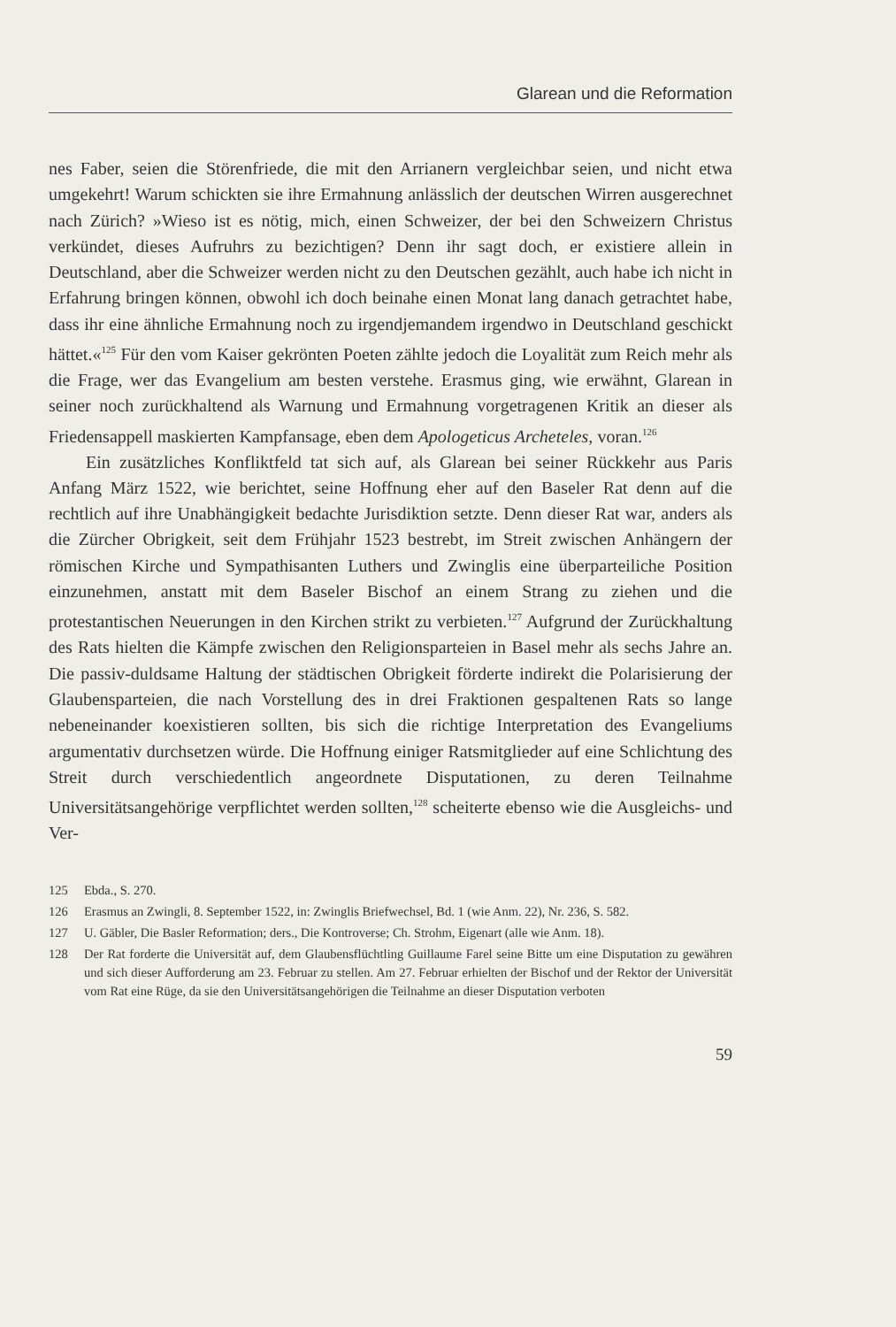Glarean und die Reformation
nes Faber, seien die Störenfriede, die mit den Arrianern vergleichbar seien, und nicht etwa umgekehrt! Warum schickten sie ihre Ermahnung anlässlich der deutschen Wirren ausgerechnet nach Zürich? »Wieso ist es nötig, mich, einen Schweizer, der bei den Schweizern Christus verkündet, dieses Aufruhrs zu bezichtigen? Denn ihr sagt doch, er existiere allein in Deutschland, aber die Schweizer werden nicht zu den Deutschen gezählt, auch habe ich nicht in Erfahrung bringen können, obwohl ich doch beinahe einen Monat lang danach getrachtet habe, dass ihr eine ähnliche Ermahnung noch zu irgendjemandem irgendwo in Deutschland geschickt hättet.«<sup>125</sup> Für den vom Kaiser gekrönten Poeten zählte jedoch die Loyalität zum Reich mehr als die Frage, wer das Evangelium am besten verstehe. Erasmus ging, wie erwähnt, Glarean in seiner noch zurückhaltend als Warnung und Ermahnung vorgetragenen Kritik an dieser als Friedensappell maskierten Kampfansage, eben dem Apologeticus Archeteles, voran.<sup>126</sup>
Ein zusätzliches Konfliktfeld tat sich auf, als Glarean bei seiner Rückkehr aus Paris Anfang März 1522, wie berichtet, seine Hoffnung eher auf den Baseler Rat denn auf die rechtlich auf ihre Unabhängigkeit bedachte Jurisdiktion setzte. Denn dieser Rat war, anders als die Zürcher Obrigkeit, seit dem Frühjahr 1523 bestrebt, im Streit zwischen Anhängern der römischen Kirche und Sympathisanten Luthers und Zwinglis eine überparteiliche Position einzunehmen, anstatt mit dem Baseler Bischof an einem Strang zu ziehen und die protestantischen Neuerungen in den Kirchen strikt zu verbieten.<sup>127</sup> Aufgrund der Zurückhaltung des Rats hielten die Kämpfe zwischen den Religionsparteien in Basel mehr als sechs Jahre an. Die passiv-duldsame Haltung der städtischen Obrigkeit förderte indirekt die Polarisierung der Glaubensparteien, die nach Vorstellung des in drei Fraktionen gespaltenen Rats so lange nebeneinander koexistieren sollten, bis sich die richtige Interpretation des Evangeliums argumentativ durchsetzen würde. Die Hoffnung einiger Ratsmitglieder auf eine Schlichtung des Streit durch verschiedentlich angeordnete Disputationen, zu deren Teilnahme Universitätsangehörige verpflichtet werden sollten,<sup>128</sup> scheiterte ebenso wie die Ausgleichs- und Ver-
125 Ebda., S. 270.
126 Erasmus an Zwingli, 8. September 1522, in: Zwinglis Briefwechsel, Bd. 1 (wie Anm. 22), Nr. 236, S. 582.
127 U. Gäbler, Die Basler Reformation; ders., Die Kontroverse; Ch. Strohm, Eigenart (alle wie Anm. 18).
128 Der Rat forderte die Universität auf, dem Glaubensflüchtling Guillaume Farel seine Bitte um eine Disputation zu gewähren und sich dieser Aufforderung am 23. Februar zu stellen. Am 27. Februar erhielten der Bischof und der Rektor der Universität vom Rat eine Rüge, da sie den Universitätsangehörigen die Teilnahme an dieser Disputation verboten
59